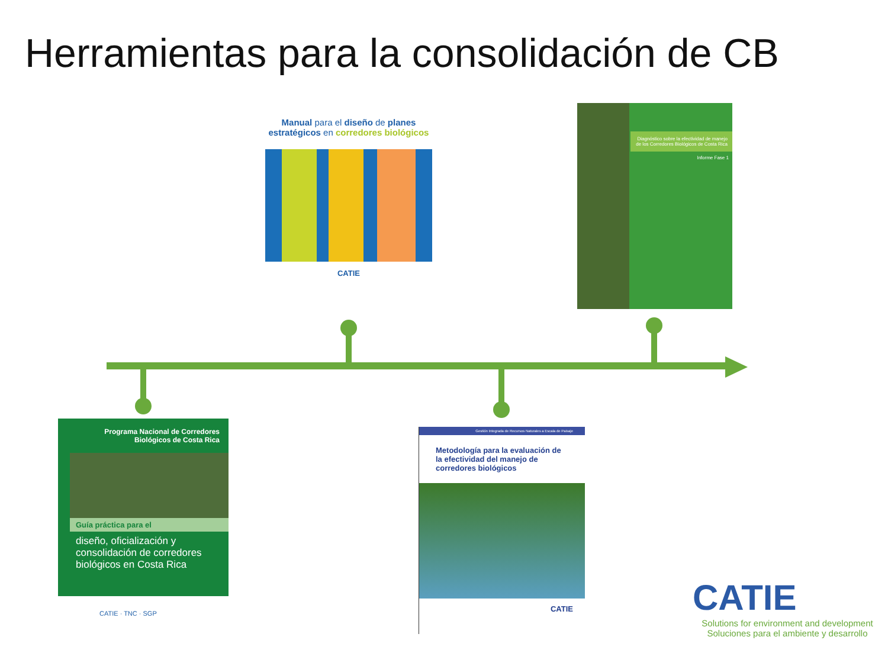Herramientas para la consolidación de CB
Manual para el diseño de planes estratégicos en corredores biológicos
CATIE
Diagnóstico sobre la efectividad de manejo de los Corredores Biológicos de Costa Rica
Informe Fase 1
Programa Nacional de Corredores Biológicos de Costa Rica
Guía práctica para el
diseño, oficialización y consolidación de corredores biológicos en Costa Rica
CATIE · TNC · SGP
Gestión Integrada de Recursos Naturales a Escala de Paisaje
Metodología para la evaluación de la efectividad del manejo de corredores biológicos
CATIE
CATIE
Solutions for environment and development
Soluciones para el ambiente y desarrollo